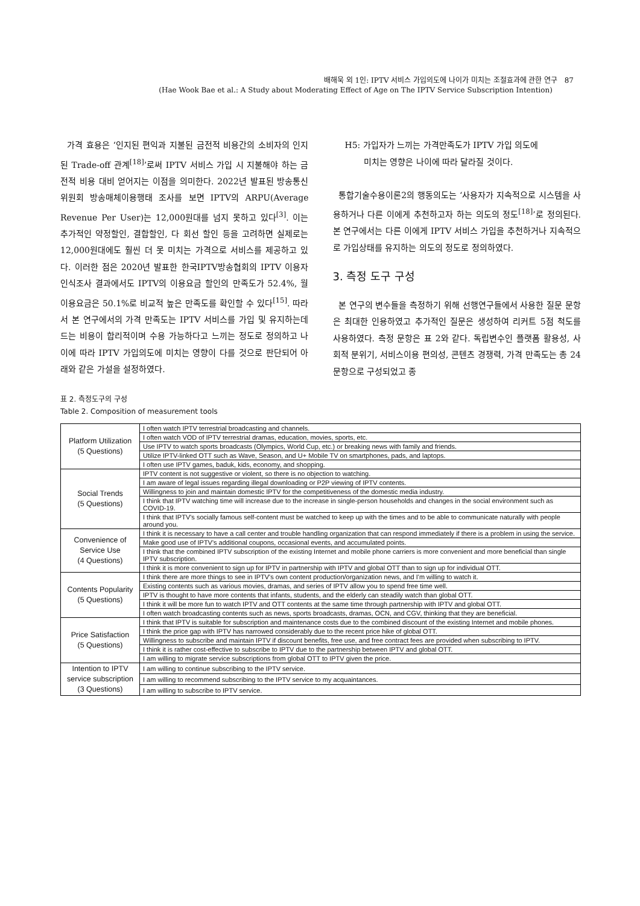배해욱 외 1인: IPTV 서비스 가입의도에 나이가 미치는 조절효과에 관한 연구 87
(Hae Wook Bae et al.: A Study about Moderating Effect of Age on The IPTV Service Subscription Intention)
가격 효용은 ‘인지된 편익과 지불된 금전적 비용간의 소비자의 인지된 Trade-off 관계<sup>[18]</sup>’로써 IPTV 서비스 가입 시 지불해야 하는 금전적 비용 대비 얻어지는 이점을 의미한다. 2022년 발표된 방송통신위원회 방송매체이용행태 조사를 보면 IPTV의 ARPU(Average Revenue Per User)는 12,000원대를 넘지 못하고 있다<sup>[3]</sup>. 이는 추가적인 약정할인, 결합할인, 다 회선 할인 등을 고려하면 실제로는 12,000원대에도 훨씬 더 못 미치는 가격으로 서비스를 제공하고 있다. 이러한 점은 2020년 발표한 한국IPTV방송협회의 IPTV 이용자 인식조사 결과에서도 IPTV의 이용요금 할인의 만족도가 52.4%, 월 이용요금은 50.1%로 비교적 높은 만족도를 확인할 수 있다<sup>[15]</sup>. 따라서 본 연구에서의 가격 만족도는 IPTV 서비스를 가입 및 유지하는데 드는 비용이 합리적이며 수용 가능하다고 느끼는 정도로 정의하고 나이에 따라 IPTV 가입의도에 미치는 영향이 다를 것으로 판단되어 아래와 같은 가설을 설정하였다.
H5: 가입자가 느끼는 가격만족도가 IPTV 가입 의도에
미치는 영향은 나이에 따라 달라질 것이다.
통합기술수용이론2의 행동의도는 ‘사용자가 지속적으로 시스템을 사용하거나 다른 이에게 추천하고자 하는 의도의 정도<sup>[18]</sup>’로 정의된다. 본 연구에서는 다른 이에게 IPTV 서비스 가입을 추천하거나 지속적으로 가입상태를 유지하는 의도의 정도로 정의하였다.
3. 측정 도구 구성
본 연구의 변수들을 측정하기 위해 선행연구들에서 사용한 질문 문항은 최대한 인용하였고 추가적인 질문은 생성하여 리커트 5점 척도를 사용하였다. 측정 문항은 표 2와 같다. 독립변수인 플랫폼 활용성, 사회적 분위기, 서비스이용 편의성, 콘텐츠 경쟁력, 가격 만족도는 총 24문항으로 구성되었고 종
표 2. 측정도구의 구성
Table 2. Composition of measurement tools
| Platform Utilization (5 Questions) | I often watch IPTV terrestrial broadcasting and channels. |
| | I often watch VOD of IPTV terrestrial dramas, education, movies, sports, etc. |
| | Use IPTV to watch sports broadcasts (Olympics, World Cup, etc.) or breaking news with family and friends. |
| | Utilize IPTV-linked OTT such as Wave, Season, and U+ Mobile TV on smartphones, pads, and laptops. |
| | I often use IPTV games, baduk, kids, economy, and shopping. |
| Social Trends (5 Questions) | IPTV content is not suggestive or violent, so there is no objection to watching. |
| | I am aware of legal issues regarding illegal downloading or P2P viewing of IPTV contents. |
| | Willingness to join and maintain domestic IPTV for the competitiveness of the domestic media industry. |
| | I think that IPTV watching time will increase due to the increase in single-person households and changes in the social environment such as COVID-19. |
| | I think that IPTV's socially famous self-content must be watched to keep up with the times and to be able to communicate naturally with people around you. |
| Convenience of Service Use (4 Questions) | I think it is necessary to have a call center and trouble handling organization that can respond immediately if there is a problem in using the service. |
| | Make good use of IPTV's additional coupons, occasional events, and accumulated points. |
| | I think that the combined IPTV subscription of the existing Internet and mobile phone carriers is more convenient and more beneficial than single IPTV subscription. |
| | I think it is more convenient to sign up for IPTV in partnership with IPTV and global OTT than to sign up for individual OTT. |
| Contents Popularity (5 Questions) | I think there are more things to see in IPTV's own content production/organization news, and I'm willing to watch it. |
| | Existing contents such as various movies, dramas, and series of IPTV allow you to spend free time well. |
| | IPTV is thought to have more contents that infants, students, and the elderly can steadily watch than global OTT. |
| | I think it will be more fun to watch IPTV and OTT contents at the same time through partnership with IPTV and global OTT. |
| | I often watch broadcasting contents such as news, sports broadcasts, dramas, OCN, and CGV, thinking that they are beneficial. |
| Price Satisfaction (5 Questions) | I think that IPTV is suitable for subscription and maintenance costs due to the combined discount of the existing Internet and mobile phones. |
| | I think the price gap with IPTV has narrowed considerably due to the recent price hike of global OTT. |
| | Willingness to subscribe and maintain IPTV if discount benefits, free use, and free contract fees are provided when subscribing to IPTV. |
| | I think it is rather cost-effective to subscribe to IPTV due to the partnership between IPTV and global OTT. |
| | I am willing to migrate service subscriptions from global OTT to IPTV given the price. |
| Intention to IPTV service subscription (3 Questions) | I am willing to continue subscribing to the IPTV service. |
| | I am willing to recommend subscribing to the IPTV service to my acquaintances. |
| | I am willing to subscribe to IPTV service. |